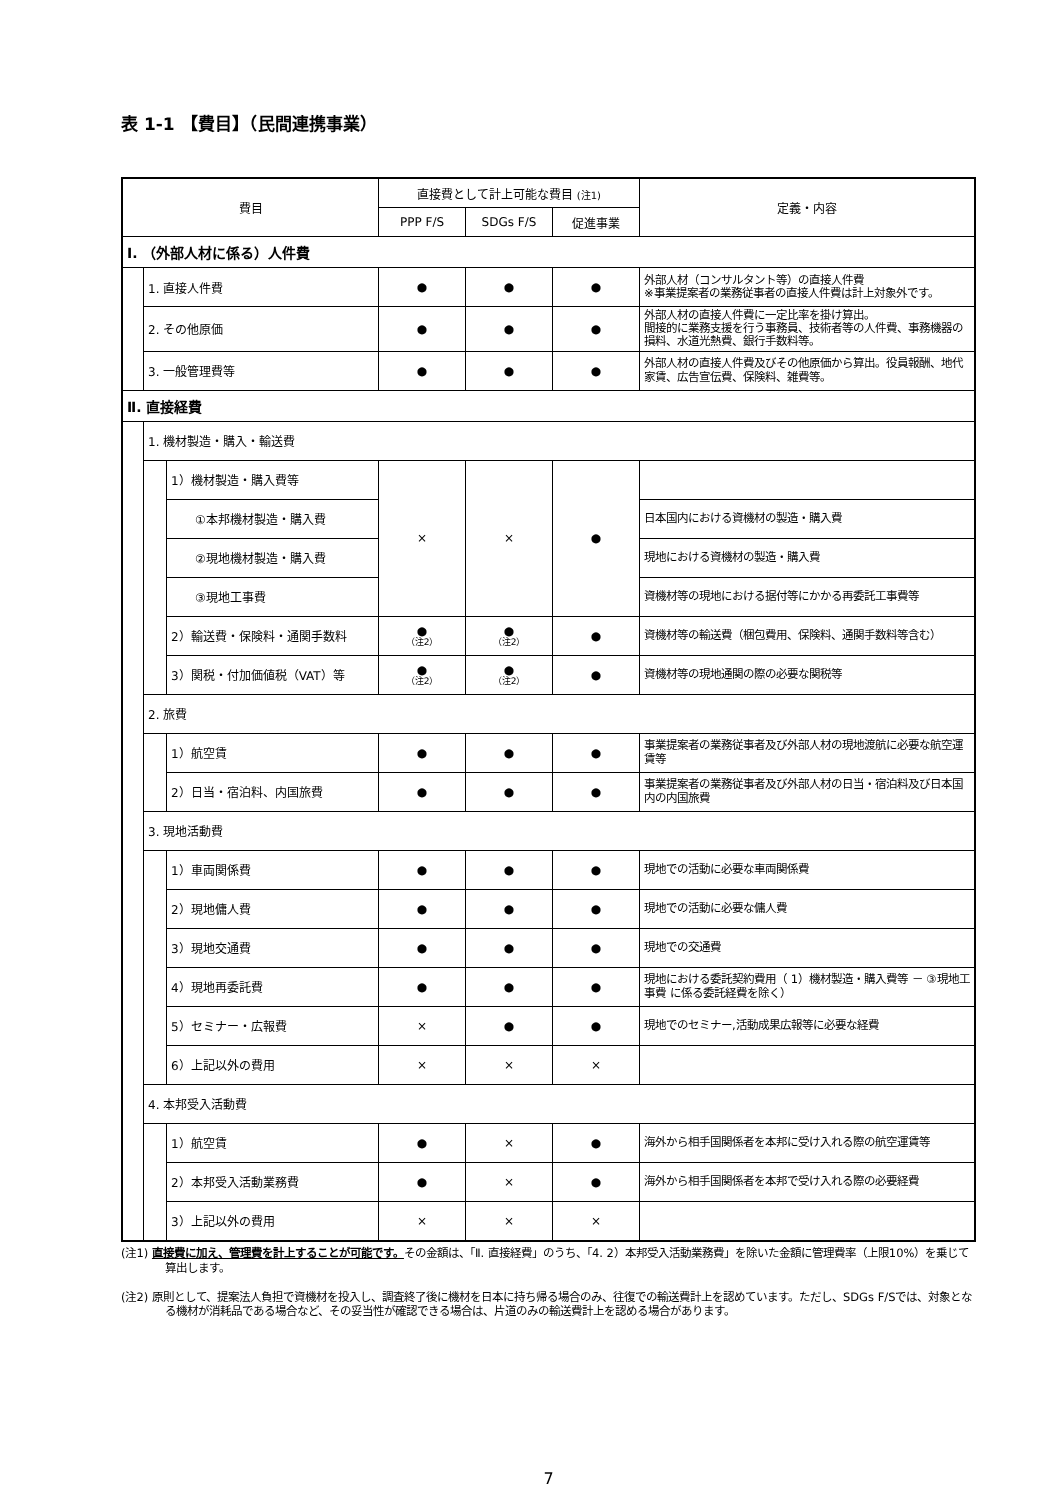表 1-1 【費目】（民間連携事業）
| 費目 | | | 直接費として計上可能な費目 (注1) | | | 定義・内容 |
| --- | --- | --- | --- | --- | --- | --- |
| | | | PPP F/S | SDGs F/S | 促進事業 | |
| Ⅰ. （外部人材に係る）人件費 | | | | | | |
| | 1. 直接人件費 | | ● | ● | ● | 外部人材（コンサルタント等）の直接人件費 ※事業提案者の業務従事者の直接人件費は計上対象外です。 |
| | 2. その他原価 | | ● | ● | ● | 外部人材の直接人件費に一定比率を掛け算出。 間接的に業務支援を行う事務員、技術者等の人件費、事務機器の損料、水道光熱費、銀行手数料等。 |
| | 3. 一般管理費等 | | ● | ● | ● | 外部人材の直接人件費及びその他原価から算出。役員報酬、地代家賃、広告宣伝費、保険料、雑費等。 |
| Ⅱ. 直接経費 | | | | | | |
| | 1. 機材製造・購入・輸送費 | | | | | |
| | | 1）機材製造・購入費等 | × | × | ● | |
| | | ①本邦機材製造・購入費 | | | | 日本国内における資機材の製造・購入費 |
| | | ②現地機材製造・購入費 | | | | 現地における資機材の製造・購入費 |
| | | ③現地工事費 | | | | 資機材等の現地における据付等にかかる再委託工事費等 |
| | | 2）輸送費・保険料・通関手数料 | ● （注2） | ● （注2） | ● | 資機材等の輸送費（梱包費用、保険料、通関手数料等含む） |
| | | 3）関税・付加価値税（VAT）等 | ● （注2） | ● （注2） | ● | 資機材等の現地通関の際の必要な関税等 |
| | 2. 旅費 | | | | | |
| | | 1）航空賃 | ● | ● | ● | 事業提案者の業務従事者及び外部人材の現地渡航に必要な航空運賃等 |
| | | 2）日当・宿泊料、内国旅費 | ● | ● | ● | 事業提案者の業務従事者及び外部人材の日当・宿泊料及び日本国内の内国旅費 |
| | 3. 現地活動費 | | | | | |
| | | 1）車両関係費 | ● | ● | ● | 現地での活動に必要な車両関係費 |
| | | 2）現地傭人費 | ● | ● | ● | 現地での活動に必要な傭人費 |
| | | 3）現地交通費 | ● | ● | ● | 現地での交通費 |
| | | 4）現地再委託費 | ● | ● | ● | 現地における委託契約費用（ 1）機材製造・購入費等 － ③現地工事費 に係る委託経費を除く） |
| | | 5）セミナー・広報費 | × | ● | ● | 現地でのセミナー,活動成果広報等に必要な経費 |
| | | 6）上記以外の費用 | × | × | × | |
| | 4. 本邦受入活動費 | | | | | |
| | | 1）航空賃 | ● | × | ● | 海外から相手国関係者を本邦に受け入れる際の航空運賃等 |
| | | 2）本邦受入活動業務費 | ● | × | ● | 海外から相手国関係者を本邦で受け入れる際の必要経費 |
| | | 3）上記以外の費用 | × | × | × | |
(注1) 直接費に加え、管理費を計上することが可能です。その金額は、「Ⅱ. 直接経費」のうち、「4. 2）本邦受入活動業務費」を除いた金額に管理費率（上限10%）を乗じて算出します。
(注2) 原則として、提案法人負担で資機材を投入し、調査終了後に機材を日本に持ち帰る場合のみ、往復での輸送費計上を認めています。ただし、SDGs F/Sでは、対象となる機材が消耗品である場合など、その妥当性が確認できる場合は、片道のみの輸送費計上を認める場合があります。
7